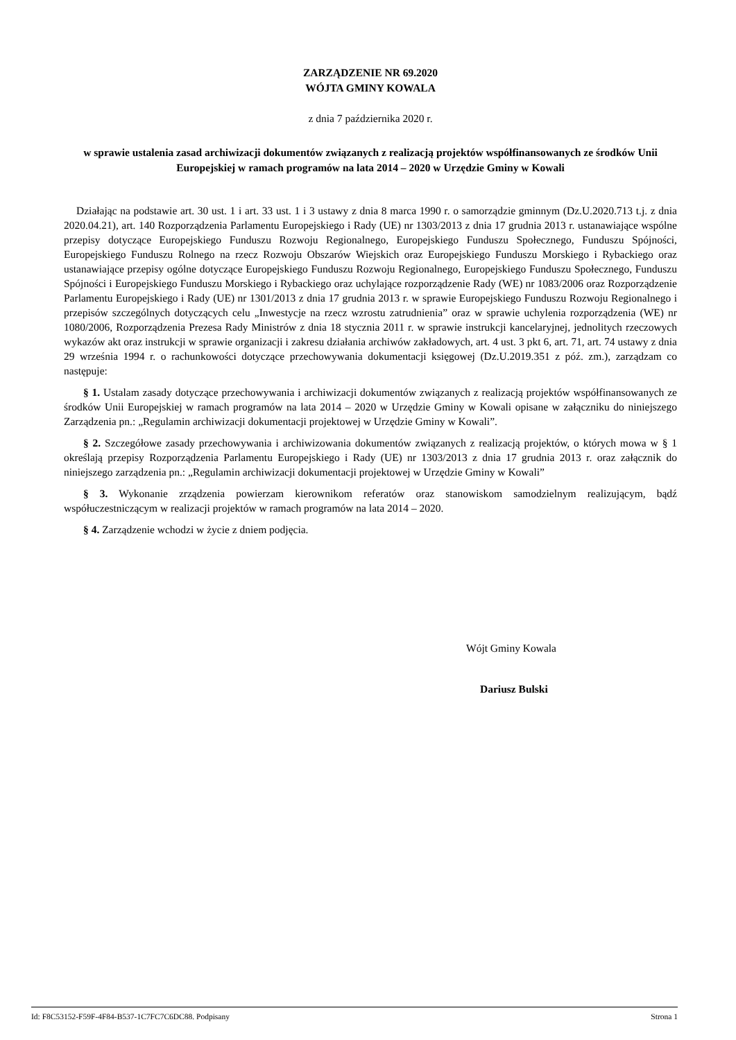ZARZĄDZENIE NR 69.2020
WÓJTA GMINY KOWALA
z dnia 7 października 2020 r.
w sprawie ustalenia zasad archiwizacji dokumentów związanych z realizacją projektów współfinansowanych ze środków Unii Europejskiej w ramach programów na lata 2014 – 2020 w Urzędzie Gminy w Kowali
Działając na podstawie art. 30 ust. 1 i art. 33 ust. 1 i 3 ustawy z dnia 8 marca 1990 r. o samorządzie gminnym (Dz.U.2020.713 t.j. z dnia 2020.04.21), art. 140 Rozporządzenia Parlamentu Europejskiego i Rady (UE) nr 1303/2013 z dnia 17 grudnia 2013 r. ustanawiające wspólne przepisy dotyczące Europejskiego Funduszu Rozwoju Regionalnego, Europejskiego Funduszu Społecznego, Funduszu Spójności, Europejskiego Funduszu Rolnego na rzecz Rozwoju Obszarów Wiejskich oraz Europejskiego Funduszu Morskiego i Rybackiego oraz ustanawiające przepisy ogólne dotyczące Europejskiego Funduszu Rozwoju Regionalnego, Europejskiego Funduszu Społecznego, Funduszu Spójności i Europejskiego Funduszu Morskiego i Rybackiego oraz uchylające rozporządzenie Rady (WE) nr 1083/2006 oraz Rozporządzenie Parlamentu Europejskiego i Rady (UE) nr 1301/2013 z dnia 17 grudnia 2013 r. w sprawie Europejskiego Funduszu Rozwoju Regionalnego i przepisów szczególnych dotyczących celu „Inwestycje na rzecz wzrostu zatrudnienia” oraz w sprawie uchylenia rozporządzenia (WE) nr 1080/2006, Rozporządzenia Prezesa Rady Ministrów z dnia 18 stycznia 2011 r. w sprawie instrukcji kancelaryjnej, jednolitych rzeczowych wykazów akt oraz instrukcji w sprawie organizacji i zakresu działania archiwów zakładowych, art. 4 ust. 3 pkt 6, art. 71, art. 74 ustawy z dnia 29 września 1994 r. o rachunkowości dotyczące przechowywania dokumentacji księgowej (Dz.U.2019.351 z póź. zm.), zarządzam co następuje:
§ 1. Ustalam zasady dotyczące przechowywania i archiwizacji dokumentów związanych z realizacją projektów współfinansowanych ze środków Unii Europejskiej w ramach programów na lata 2014 – 2020 w Urzędzie Gminy w Kowali opisane w załączniku do niniejszego Zarządzenia pn.: „Regulamin archiwizacji dokumentacji projektowej w Urzędzie Gminy w Kowali”.
§ 2. Szczegółowe zasady przechowywania i archiwizowania dokumentów związanych z realizacją projektów, o których mowa w § 1 określają przepisy Rozporządzenia Parlamentu Europejskiego i Rady (UE) nr 1303/2013 z dnia 17 grudnia 2013 r. oraz załącznik do niniejszego zarządzenia pn.: „Regulamin archiwizacji dokumentacji projektowej w Urzędzie Gminy w Kowali”
§ 3. Wykonanie zrządzenia powierzam kierownikom referatów oraz stanowiskom samodzielnym realizującym, bądź współuczestniczącym w realizacji projektów w ramach programów na lata 2014 – 2020.
§ 4. Zarządzenie wchodzi w życie z dniem podjęcia.
Wójt Gminy Kowala
Dariusz Bulski
Id: F8C53152-F59F-4F84-B537-1C7FC7C6DC88. Podpisany Strona 1